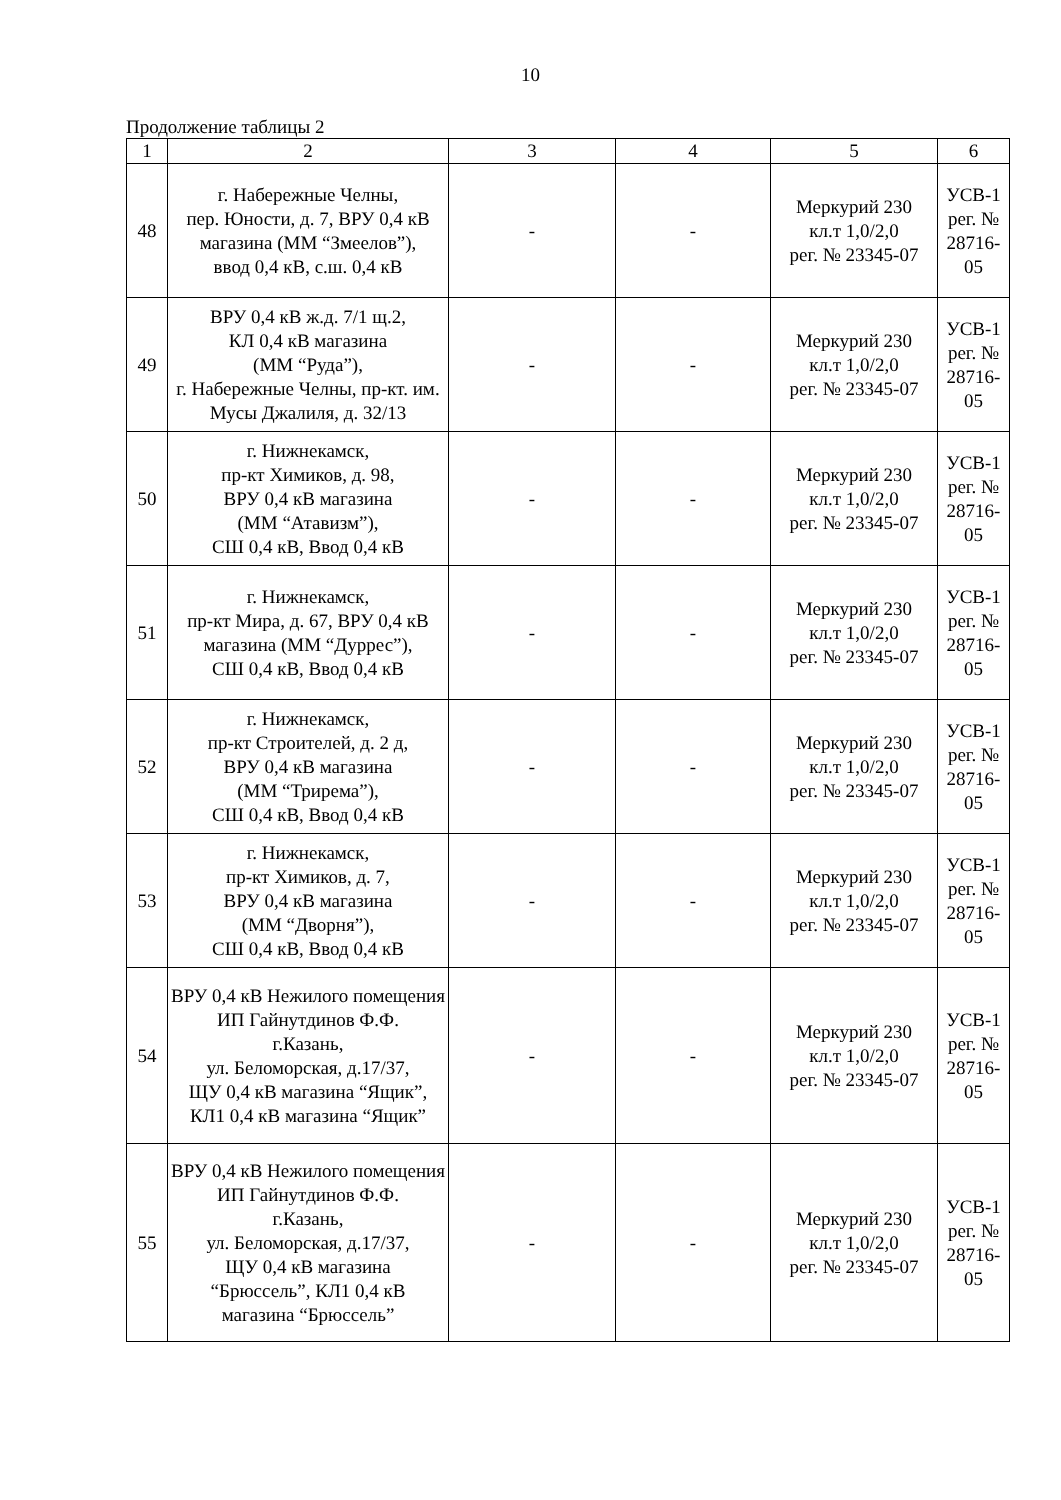10
Продолжение таблицы 2
| 1 | 2 | 3 | 4 | 5 | 6 |
| --- | --- | --- | --- | --- | --- |
| 48 | г. Набережные Челны, пер. Юности, д. 7, ВРУ 0,4 кВ магазина (ММ “Змеелов”), ввод 0,4 кВ, с.ш. 0,4 кВ | - | - | Меркурий 230 кл.т 1,0/2,0 рег. № 23345-07 | УСВ-1 рег. № 28716-05 |
| 49 | ВРУ 0,4 кВ ж.д. 7/1 щ.2, КЛ 0,4 кВ магазина (ММ “Руда”), г. Набережные Челны, пр-кт. им. Мусы Джалиля, д. 32/13 | - | - | Меркурий 230 кл.т 1,0/2,0 рег. № 23345-07 | УСВ-1 рег. № 28716-05 |
| 50 | г. Нижнекамск, пр-кт Химиков, д. 98, ВРУ 0,4 кВ магазина (ММ “Атавизм”), СШ 0,4 кВ, Ввод 0,4 кВ | - | - | Меркурий 230 кл.т 1,0/2,0 рег. № 23345-07 | УСВ-1 рег. № 28716-05 |
| 51 | г. Нижнекамск, пр-кт Мира, д. 67, ВРУ 0,4 кВ магазина (ММ “Дуррес”), СШ 0,4 кВ, Ввод 0,4 кВ | - | - | Меркурий 230 кл.т 1,0/2,0 рег. № 23345-07 | УСВ-1 рег. № 28716-05 |
| 52 | г. Нижнекамск, пр-кт Строителей, д. 2 д, ВРУ 0,4 кВ магазина (ММ “Трирема”), СШ 0,4 кВ, Ввод 0,4 кВ | - | - | Меркурий 230 кл.т 1,0/2,0 рег. № 23345-07 | УСВ-1 рег. № 28716-05 |
| 53 | г. Нижнекамск, пр-кт Химиков, д. 7, ВРУ 0,4 кВ магазина (ММ “Дворня”), СШ 0,4 кВ, Ввод 0,4 кВ | - | - | Меркурий 230 кл.т 1,0/2,0 рег. № 23345-07 | УСВ-1 рег. № 28716-05 |
| 54 | ВРУ 0,4 кВ Нежилого помещения ИП Гайнутдинов Ф.Ф. г.Казань, ул. Беломорская, д.17/37, ЩУ 0,4 кВ магазина “Ящик”, КЛ1 0,4 кВ магазина “Ящик” | - | - | Меркурий 230 кл.т 1,0/2,0 рег. № 23345-07 | УСВ-1 рег. № 28716-05 |
| 55 | ВРУ 0,4 кВ Нежилого помещения ИП Гайнутдинов Ф.Ф. г.Казань, ул. Беломорская, д.17/37, ЩУ 0,4 кВ магазина “Брюссель”, КЛ1 0,4 кВ магазина “Брюссель” | - | - | Меркурий 230 кл.т 1,0/2,0 рег. № 23345-07 | УСВ-1 рег. № 28716-05 |